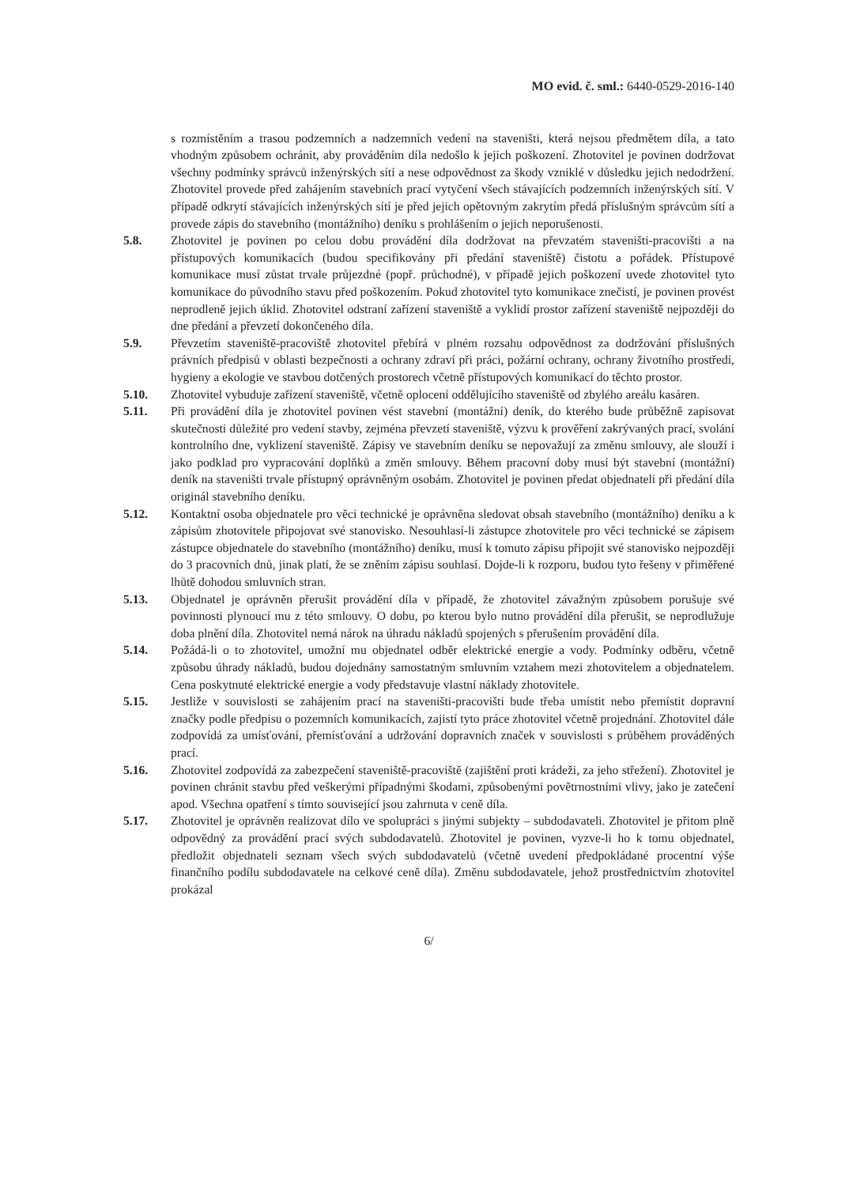MO evid. č. sml.: 6440-0529-2016-140
s rozmístěním a trasou podzemních a nadzemních vedení na staveništi, která nejsou předmětem díla, a tato vhodným způsobem ochránit, aby prováděním díla nedošlo k jejich poškození. Zhotovitel je povinen dodržovat všechny podmínky správců inženýrských sítí a nese odpovědnost za škody vzniklé v důsledku jejich nedodržení. Zhotovitel provede před zahájením stavebních prací vytyčení všech stávajících podzemních inženýrských sítí. V případě odkrytí stávajících inženýrských sítí je před jejich opětovným zakrytím předá příslušným správcům sítí a provede zápis do stavebního (montážního) deníku s prohlášením o jejich neporušenosti.
5.8. Zhotovitel je povinen po celou dobu provádění díla dodržovat na převzatém staveništi-pracovišti a na přístupových komunikacích (budou specifikovány při předání staveniště) čistotu a pořádek. Přístupové komunikace musí zůstat trvale průjezdné (popř. průchodné), v případě jejich poškození uvede zhotovitel tyto komunikace do původního stavu před poškozením. Pokud zhotovitel tyto komunikace znečistí, je povinen provést neprodleně jejich úklid. Zhotovitel odstraní zařízení staveniště a vyklidí prostor zařízení staveniště nejpozději do dne předání a převzetí dokončeného díla.
5.9. Převzetím staveniště-pracoviště zhotovitel přebírá v plném rozsahu odpovědnost za dodržování příslušných právních předpisů v oblasti bezpečnosti a ochrany zdraví při práci, požární ochrany, ochrany životního prostředí, hygieny a ekologie ve stavbou dotčených prostorech včetně přístupových komunikací do těchto prostor.
5.10. Zhotovitel vybuduje zařízení staveniště, včetně oplocení oddělujícího staveniště od zbylého areálu kasáren.
5.11. Při provádění díla je zhotovitel povinen vést stavební (montážní) deník, do kterého bude průběžně zapisovat skutečnosti důležité pro vedení stavby, zejména převzetí staveniště, výzvu k prověření zakrývaných prací, svolání kontrolního dne, vyklizení staveniště. Zápisy ve stavebním deníku se nepovažují za změnu smlouvy, ale slouží i jako podklad pro vypracování doplňků a změn smlouvy. Během pracovní doby musí být stavební (montážní) deník na staveništi trvale přístupný oprávněným osobám. Zhotovitel je povinen předat objednateli při předání díla originál stavebního deníku.
5.12. Kontaktní osoba objednatele pro věci technické je oprávněna sledovat obsah stavebního (montážního) deníku a k zápisům zhotovitele připojovat své stanovisko. Nesouhlasí-li zástupce zhotovitele pro věci technické se zápisem zástupce objednatele do stavebního (montážního) deníku, musí k tomuto zápisu připojit své stanovisko nejpozději do 3 pracovních dnů, jinak platí, že se zněním zápisu souhlasí. Dojde-li k rozporu, budou tyto řešeny v přiměřené lhůtě dohodou smluvních stran.
5.13. Objednatel je oprávněn přerušit provádění díla v případě, že zhotovitel závažným způsobem porušuje své povinnosti plynoucí mu z této smlouvy. O dobu, po kterou bylo nutno provádění díla přerušit, se neprodlužuje doba plnění díla. Zhotovitel nemá nárok na úhradu nákladů spojených s přerušením provádění díla.
5.14. Požádá-li o to zhotovitel, umožní mu objednatel odběr elektrické energie a vody. Podmínky odběru, včetně způsobu úhrady nákladů, budou dojednány samostatným smluvním vztahem mezi zhotovitelem a objednatelem. Cena poskytnuté elektrické energie a vody představuje vlastní náklady zhotovitele.
5.15. Jestliže v souvislosti se zahájením prací na staveništi-pracovišti bude třeba umístit nebo přemístit dopravní značky podle předpisu o pozemních komunikacích, zajistí tyto práce zhotovitel včetně projednání. Zhotovitel dále zodpovídá za umísťování, přemísťování a udržování dopravních značek v souvislosti s průběhem prováděných prací.
5.16. Zhotovitel zodpovídá za zabezpečení staveniště-pracoviště (zajištění proti krádeži, za jeho střežení). Zhotovitel je povinen chránit stavbu před veškerými případnými škodami, způsobenými povětrnostními vlivy, jako je zatečení apod. Všechna opatření s tímto související jsou zahrnuta v ceně díla.
5.17. Zhotovitel je oprávněn realizovat dílo ve spolupráci s jinými subjekty – subdodavateli. Zhotovitel je přitom plně odpovědný za provádění prací svých subdodavatelů. Zhotovitel je povinen, vyzve-li ho k tomu objednatel, předložit objednateli seznam všech svých subdodavatelů (včetně uvedení předpokládané procentní výše finančního podílu subdodavatele na celkové ceně díla). Změnu subdodavatele, jehož prostřednictvím zhotovitel prokázal
6/